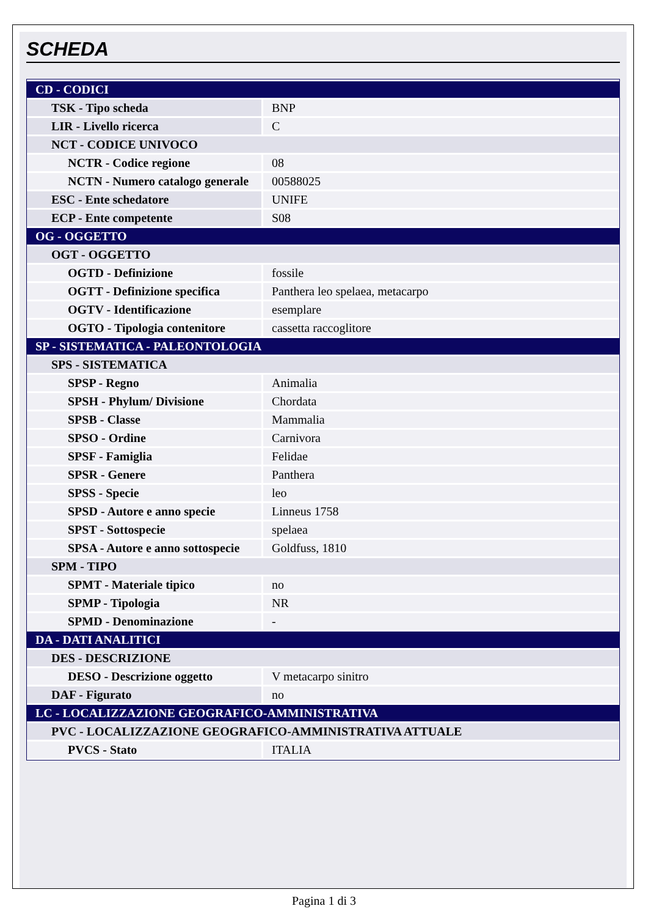SCHEDA
| CD - CODICI | |
| TSK - Tipo scheda | BNP |
| LIR - Livello ricerca | C |
| NCT - CODICE UNIVOCO | |
| NCTR - Codice regione | 08 |
| NCTN - Numero catalogo generale | 00588025 |
| ESC - Ente schedatore | UNIFE |
| ECP - Ente competente | S08 |
| OG - OGGETTO | |
| OGT - OGGETTO | |
| OGTD - Definizione | fossile |
| OGTT - Definizione specifica | Panthera leo spelaea, metacarpo |
| OGTV - Identificazione | esemplare |
| OGTO - Tipologia contenitore | cassetta raccoglitore |
| SP - SISTEMATICA - PALEONTOLOGIA | |
| SPS - SISTEMATICA | |
| SPSP - Regno | Animalia |
| SPSH - Phylum/ Divisione | Chordata |
| SPSB - Classe | Mammalia |
| SPSO - Ordine | Carnivora |
| SPSF - Famiglia | Felidae |
| SPSR - Genere | Panthera |
| SPSS - Specie | leo |
| SPSD - Autore e anno specie | Linneus 1758 |
| SPST - Sottospecie | spelaea |
| SPSA - Autore e anno sottospecie | Goldfuss, 1810 |
| SPM - TIPO | |
| SPMT - Materiale tipico | no |
| SPMP - Tipologia | NR |
| SPMD - Denominazione | - |
| DA - DATI ANALITICI | |
| DES - DESCRIZIONE | |
| DESO - Descrizione oggetto | V metacarpo sinitro |
| DAF - Figurato | no |
| LC - LOCALIZZAZIONE GEOGRAFICO-AMMINISTRATIVA | |
| PVC - LOCALIZZAZIONE GEOGRAFICO-AMMINISTRATIVA ATTUALE | |
| PVCS - Stato | ITALIA |
Pagina 1 di 3